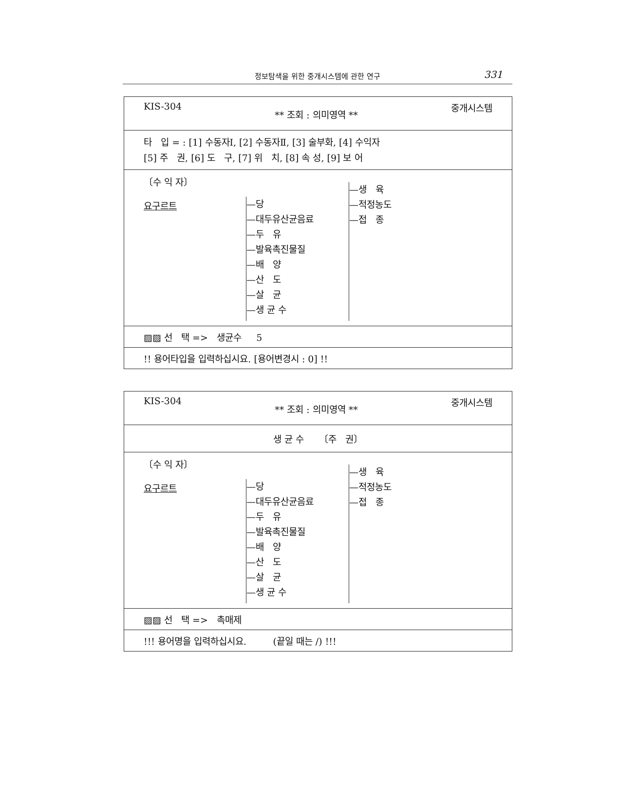정보탐색을 위한 중개시스템에 관한 연구 331
KIS-304 ** 조회 : 의미영역 ** 중개시스템
타 입 = : [1] 수동자Ⅰ, [2] 수동자Ⅱ, [3] 술부화, [4] 수익자
[5] 주 권, [6] 도 구, [7] 위 치, [8] 속 성, [9] 보 어
〔수 익 자〕
요구르트
—당
—대두유산균음료
—두 유
—발육촉진물질
—배 양
—산 도
—살 균
—생 균 수
—생 육
—적정농도
—접 종
▨▨ 선 택 => 생균수 5
!! 용어타입을 입력하십시요. [용어변경시 : 0] !!
KIS-304 ** 조회 : 의미영역 ** 중개시스템
생 균 수 〔주 권〕
〔수 익 자〕
요구르트
—당
—대두유산균음료
—두 유
—발육촉진물질
—배 양
—산 도
—살 균
—생 균 수
—생 육
—적정농도
—접 종
▨▨ 선 택 => 촉매제
!!! 용어명을 입력하십시요. (끝일 때는 /) !!!